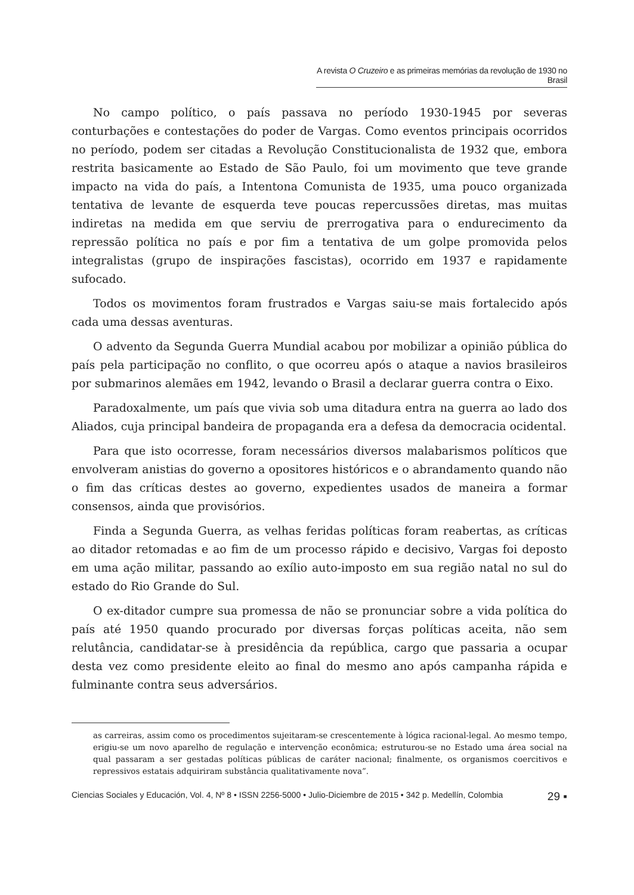A revista O Cruzeiro e as primeiras memórias da revolução de 1930 no Brasil
No campo político, o país passava no período 1930-1945 por severas conturbações e contestações do poder de Vargas. Como eventos principais ocorridos no período, podem ser citadas a Revolução Constitucionalista de 1932 que, embora restrita basicamente ao Estado de São Paulo, foi um movimento que teve grande impacto na vida do país, a Intentona Comunista de 1935, uma pouco organizada tentativa de levante de esquerda teve poucas repercussões diretas, mas muitas indiretas na medida em que serviu de prerrogativa para o endurecimento da repressão política no país e por fim a tentativa de um golpe promovida pelos integralistas (grupo de inspirações fascistas), ocorrido em 1937 e rapidamente sufocado.
Todos os movimentos foram frustrados e Vargas saiu-se mais fortalecido após cada uma dessas aventuras.
O advento da Segunda Guerra Mundial acabou por mobilizar a opinião pública do país pela participação no conflito, o que ocorreu após o ataque a navios brasileiros por submarinos alemães em 1942, levando o Brasil a declarar guerra contra o Eixo.
Paradoxalmente, um país que vivia sob uma ditadura entra na guerra ao lado dos Aliados, cuja principal bandeira de propaganda era a defesa da democracia ocidental.
Para que isto ocorresse, foram necessários diversos malabarismos políticos que envolveram anistias do governo a opositores históricos e o abrandamento quando não o fim das críticas destes ao governo, expedientes usados de maneira a formar consensos, ainda que provisórios.
Finda a Segunda Guerra, as velhas feridas políticas foram reabertas, as críticas ao ditador retomadas e ao fim de um processo rápido e decisivo, Vargas foi deposto em uma ação militar, passando ao exílio auto-imposto em sua região natal no sul do estado do Rio Grande do Sul.
O ex-ditador cumpre sua promessa de não se pronunciar sobre a vida política do país até 1950 quando procurado por diversas forças políticas aceita, não sem relutância, candidatar-se à presidência da república, cargo que passaria a ocupar desta vez como presidente eleito ao final do mesmo ano após campanha rápida e fulminante contra seus adversários.
as carreiras, assim como os procedimentos sujeitaram-se crescentemente à lógica racional-legal. Ao mesmo tempo, erigiu-se um novo aparelho de regulação e intervenção econômica; estruturou-se no Estado uma área social na qual passaram a ser gestadas políticas públicas de caráter nacional; finalmente, os organismos coercitivos e repressivos estatais adquiriram substância qualitativamente nova”.
Ciencias Sociales y Educación, Vol. 4, Nº 8 • ISSN 2256-5000 • Julio-Diciembre de 2015 • 342 p. Medellín, Colombia 29 ▪